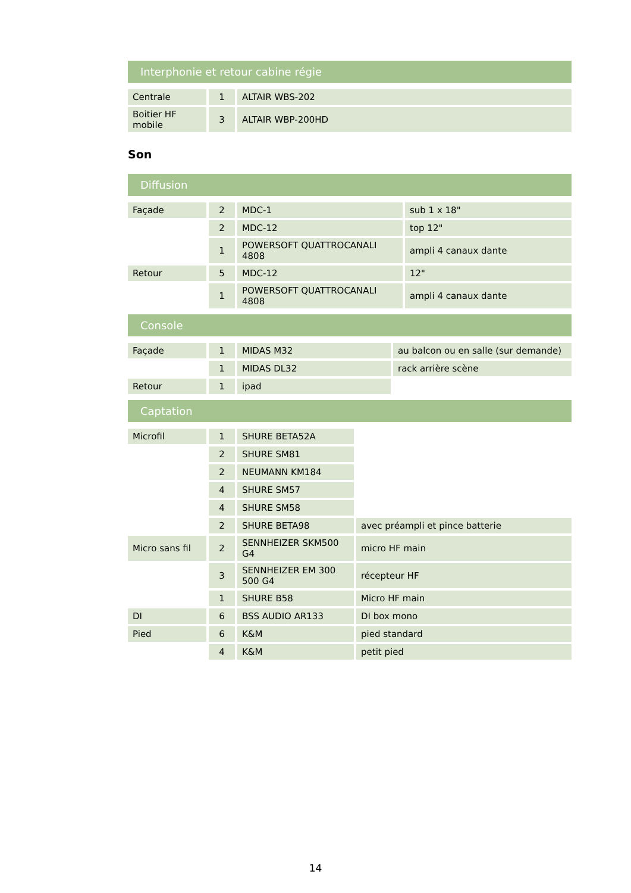Interphonie et retour cabine régie
| Centrale | 1 | ALTAIR WBS-202 |
| Boitier HF mobile | 3 | ALTAIR WBP-200HD |
Son
Diffusion
| Façade | 2 | MDC-1 | sub 1 x 18" |
| | 2 | MDC-12 | top 12" |
| | 1 | POWERSOFT QUATTROCANALI 4808 | ampli 4 canaux dante |
| Retour | 5 | MDC-12 | 12" |
| | 1 | POWERSOFT QUATTROCANALI 4808 | ampli 4 canaux dante |
Console
| Façade | 1 | MIDAS M32 | au balcon ou en salle (sur demande) |
| | 1 | MIDAS DL32 | rack arrière scène |
| Retour | 1 | ipad | |
Captation
| Microfil | 1 | SHURE BETA52A | |
| | 2 | SHURE SM81 | |
| | 2 | NEUMANN KM184 | |
| | 4 | SHURE SM57 | |
| | 4 | SHURE SM58 | |
| | 2 | SHURE BETA98 | avec préampli et pince batterie |
| Micro sans fil | 2 | SENNHEIZER SKM500 G4 | micro HF main |
| | 3 | SENNHEIZER EM 300 500 G4 | récepteur HF |
| | 1 | SHURE B58 | Micro HF main |
| DI | 6 | BSS AUDIO AR133 | DI box mono |
| Pied | 6 | K&M | pied standard |
| | 4 | K&M | petit pied |
14